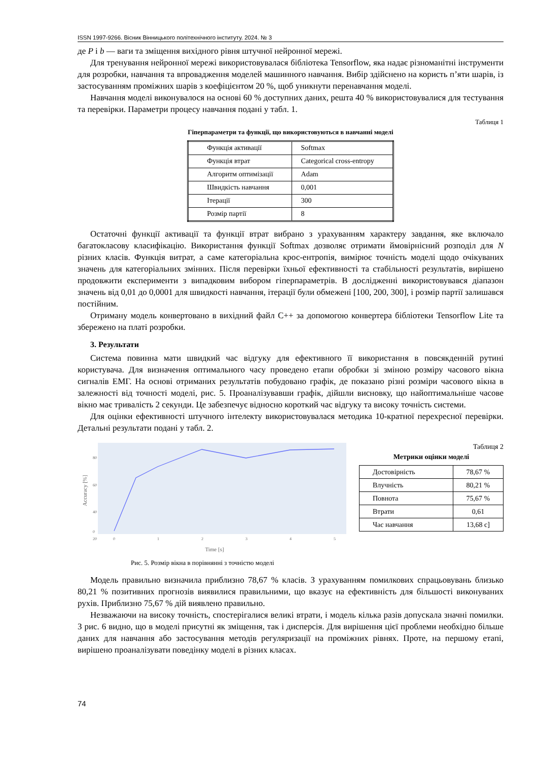ISSN 1997-9266. Вісник Вінницького політехнічного інституту. 2024. № 3
де P і b — ваги та зміщення вихідного рівня штучної нейронної мережі.
Для тренування нейронної мережі використовувалася бібліотека Tensorflow, яка надає різноманітні інструменти для розробки, навчання та впровадження моделей машинного навчання. Вибір здійснено на користь п’яти шарів, із застосуванням проміжних шарів з коефіцієнтом 20 %, щоб уникнути перенавчання моделі.
Навчання моделі виконувалося на основі 60 % доступних даних, решта 40 % використовувалися для тестування та перевірки. Параметри процесу навчання подані у табл. 1.
Таблиця 1
Гіперпараметри та функції, що використовуються в навчанні моделі
| Функція активації | Softmax |
| Функція втрат | Categorical cross-entropy |
| Алгоритм оптимізації | Adam |
| Швидкість навчання | 0,001 |
| Ітерації | 300 |
| Розмір партії | 8 |
Остаточні функції активації та функції втрат вибрано з урахуванням характеру завдання, яке включало багатокласову класифікацію. Використання функції Softmax дозволяє отримати ймовірнісний розподіл для N різних класів. Функція витрат, а саме категоріальна крос-ентропія, вимірює точність моделі щодо очікуваних значень для категоріальних змінних. Після перевірки їхньої ефективності та стабільності результатів, вирішено продовжити експерименти з випадковим вибором гіперпараметрів. В дослідженні використовувався діапазон значень від 0,01 до 0,0001 для швидкості навчання, ітерації були обмежені [100, 200, 300], і розмір партії залишався постійним.
Отриману модель конвертовано в вихідний файл C++ за допомогою конвертера бібліотеки Tensorflow Lite та збережено на платі розробки.
3. Результати
Система повинна мати швидкий час відгуку для ефективного її використання в повсякденній рутині користувача. Для визначення оптимального часу проведено етапи обробки зі зміною розміру часового вікна сигналів ЕМГ. На основі отриманих результатів побудовано графік, де показано різні розміри часового вікна в залежності від точності моделі, рис. 5. Проаналізувавши графік, дійшли висновку, що найоптимальніше часове вікно має тривалість 2 секунди. Це забезпечує відносно короткий час відгуку та високу точність системи.
Для оцінки ефективності штучного інтелекту використовувалася методика 10-кратної перехресної перевірки. Детальні результати подані у табл. 2.
80
60
40
20
0
0
1
2
3
4
5
Time [s]
Accuracy [%]
Таблиця 2
Метрики оцінки моделі
| Достовірність | 78,67 % |
| Влучність | 80,21 % |
| Повнота | 75,67 % |
| Втрати | 0,61 |
| Час навчання | 13,68 с] |
Рис. 5. Розмір вікна в порівнянні з точністю моделі
Модель правильно визначила приблизно 78,67 % класів. З урахуванням помилкових спрацьовувань близько 80,21 % позитивних прогнозів виявилися правильними, що вказує на ефективність для більшості виконуваних рухів. Приблизно 75,67 % дій виявлено правильно.
Незважаючи на високу точність, спостерігалися великі втрати, і модель кілька разів допускала значні помилки. З рис. 6 видно, що в моделі присутні як зміщення, так і дисперсія. Для вирішення цієї проблеми необхідно більше даних для навчання або застосування методів регуляризації на проміжних рівнях. Проте, на першому етапі, вирішено проаналізувати поведінку моделі в різних класах.
74